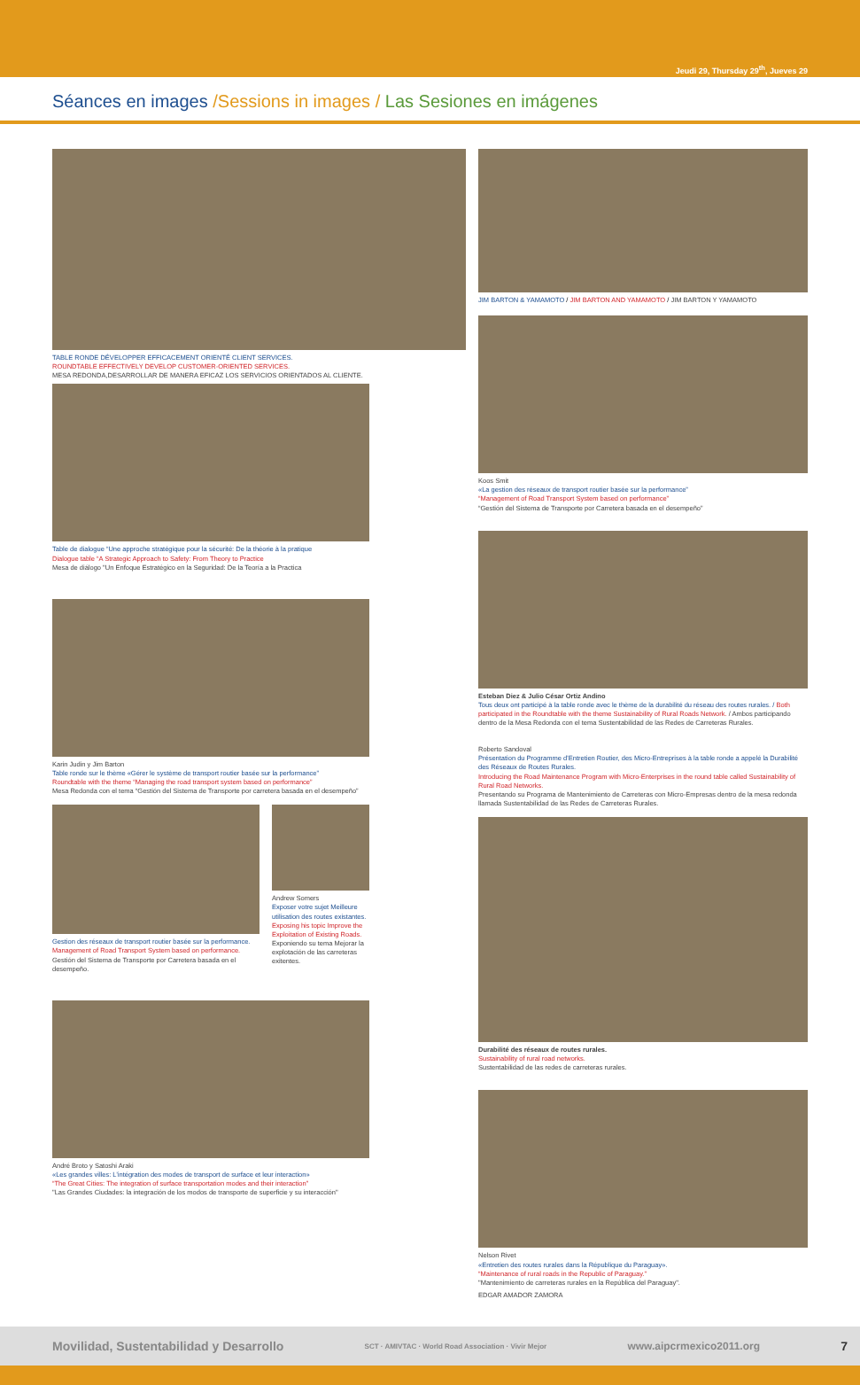Jeudi 29, Thursday 29<sup>th</sup>, Jueves 29
Séances en images /Sessions in images / Las Sesiones en imágenes
TABLE RONDE DÉVELOPPER EFFICACEMENT ORIENTÉ CLIENT SERVICES.
ROUNDTABLE EFFECTIVELY DEVELOP CUSTOMER-ORIENTED SERVICES.
MESA REDONDA,DESARROLLAR DE MANERA EFICAZ LOS SERVICIOS ORIENTADOS AL CLIENTE.
Table de dialogue “Une approche stratégique pour la sécurité: De la théorie à la pratique
Dialogue table “A Strategic Approach to Safety: From Theory to Practice
Mesa de diálogo "Un Enfoque Estratégico en la Seguridad: De la Teoría a la Practica
Karin Judin y Jim Barton
Table ronde sur le thème «Gérer le système de transport routier basée sur la performance”
Roundtable with the theme “Managing the road transport system based on performance”
Mesa Redonda con el tema “Gestión del Sistema de Transporte por carretera basada en el desempeño”
Gestion des réseaux de transport routier basée sur la performance.
Management of Road Transport System based on performance.
Gestión del Sistema de Transporte por Carretera basada en el desempeño.
Andrew Somers
Exposer votre sujet Meilleure utilisation des routes existantes.
Exposing his topic Improve the Exploitation of Existing Roads.
Exponiendo su tema Mejorar la explotación de las carreteras exitentes.
André Broto y Satoshi Araki
«Les grandes villes: L’intégration des modes de transport de surface et leur interaction»
“The Great Cities: The integration of surface transportation modes and their interaction”
"Las Grandes Ciudades: la integración de los modos de transporte de superficie y su interacción"
JIM BARTON & YAMAMOTO / JIM BARTON AND YAMAMOTO / JIM BARTON Y YAMAMOTO
Koos Smit
«La gestion des réseaux de transport routier basée sur la performance”
“Management of Road Transport System based on performance”
“Gestión del Sistema de Transporte por Carretera basada en el desempeño”
Esteban Diez & Julio César Ortiz Andino
Tous deux ont participé à la table ronde avec le thème de la durabilité du réseau des routes rurales. / Both participated in the Roundtable with the theme Sustainability of Rural Roads Network. / Ambos participando dentro de la Mesa Redonda con el tema Sustentabilidad de las Redes de Carreteras Rurales.
Roberto Sandoval
Présentation du Programme d’Entretien Routier, des Micro-Entreprises à la table ronde a appelé la Durabilité des Réseaux de Routes Rurales.
Introducing the Road Maintenance Program with Micro-Enterprises in the round table called Sustainability of Rural Road Networks.
Presentando su Programa de Mantenimiento de Carreteras con Micro-Empresas dentro de la mesa redonda llamada Sustentabilidad de las Redes de Carreteras Rurales.
Durabilité des réseaux de routes rurales.
Sustainability of rural road networks.
Sustentabilidad de las redes de carreteras rurales.
Nelson Rivet
«Entretien des routes rurales dans la République du Paraguay».
“Maintenance of rural roads in the Republic of Paraguay.”
"Mantenimiento de carreteras rurales en la República del Paraguay".
EDGAR AMADOR ZAMORA
Movilidad, Sustentabilidad y Desarrollo SCT · AMIVTAC · World Road Association · Vivir Mejor www.aipcrmexico2011.org 7